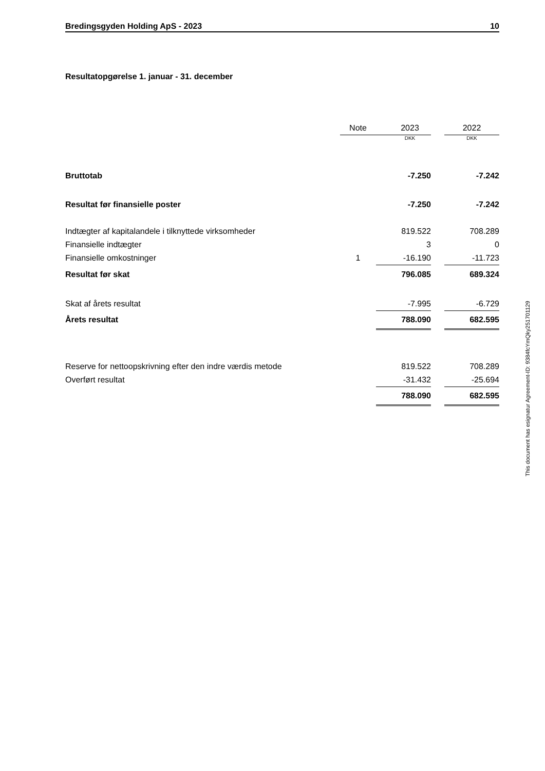Bredingsgyden Holding ApS - 2023 10
Resultatopgørelse 1. januar - 31. december
| | Note | 2023 | | 2022 |
| --- | --- | --- | --- | --- |
| | | DKK | | DKK |
| Bruttotab | | -7.250 | | -7.242 |
| Resultat før finansielle poster | | -7.250 | | -7.242 |
| Indtægter af kapitalandele i tilknyttede virksomheder | | 819.522 | | 708.289 |
| Finansielle indtægter | | 3 | | 0 |
| Finansielle omkostninger | 1 | -16.190 | | -11.723 |
| Resultat før skat | | 796.085 | | 689.324 |
| Skat af årets resultat | | -7.995 | | -6.729 |
| Årets resultat | | 788.090 | | 682.595 |
| Reserve for nettoopskrivning efter den indre værdis metode | | 819.522 | | 708.289 |
| Overført resultat | | -31.432 | | -25.694 |
| | | 788.090 | | 682.595 |
This document has esignatur Agreement-ID: 9384fcYmQky251701129